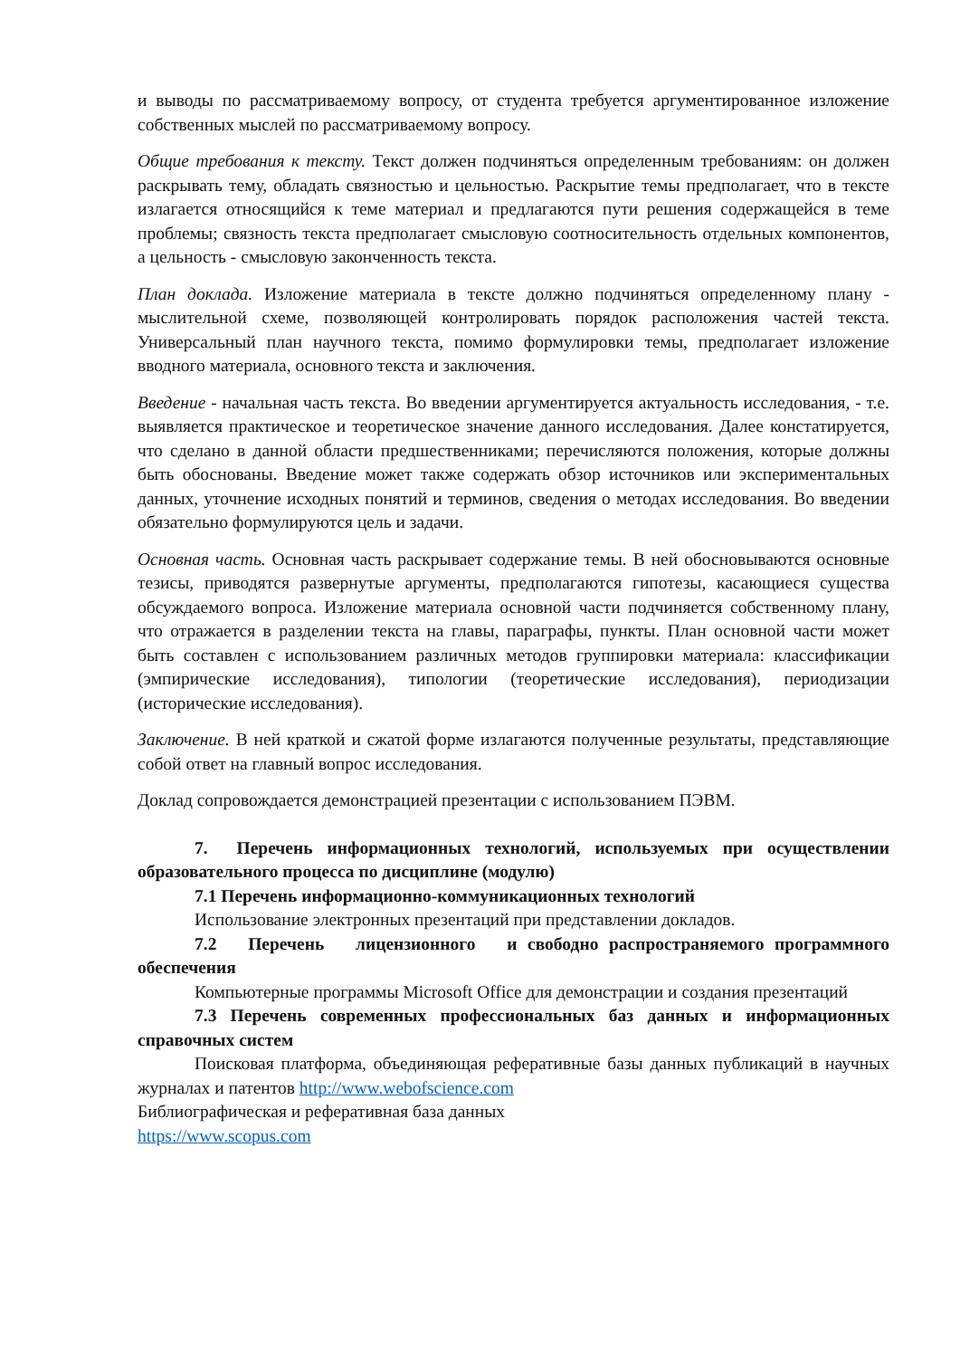и выводы по рассматриваемому вопросу, от студента требуется аргументированное изложение собственных мыслей по рассматриваемому вопросу.
Общие требования к тексту. Текст должен подчиняться определенным требованиям: он должен раскрывать тему, обладать связностью и цельностью. Раскрытие темы предполагает, что в тексте излагается относящийся к теме материал и предлагаются пути решения содержащейся в теме проблемы; связность текста предполагает смысловую соотносительность отдельных компонентов, а цельность - смысловую законченность текста.
План доклада. Изложение материала в тексте должно подчиняться определенному плану - мыслительной схеме, позволяющей контролировать порядок расположения частей текста. Универсальный план научного текста, помимо формулировки темы, предполагает изложение вводного материала, основного текста и заключения.
Введение - начальная часть текста. Во введении аргументируется актуальность исследования, - т.е. выявляется практическое и теоретическое значение данного исследования. Далее констатируется, что сделано в данной области предшественниками; перечисляются положения, которые должны быть обоснованы. Введение может также содержать обзор источников или экспериментальных данных, уточнение исходных понятий и терминов, сведения о методах исследования. Во введении обязательно формулируются цель и задачи.
Основная часть. Основная часть раскрывает содержание темы. В ней обосновываются основные тезисы, приводятся развернутые аргументы, предполагаются гипотезы, касающиеся существа обсуждаемого вопроса. Изложение материала основной части подчиняется собственному плану, что отражается в разделении текста на главы, параграфы, пункты. План основной части может быть составлен с использованием различных методов группировки материала: классификации (эмпирические исследования), типологии (теоретические исследования), периодизации (исторические исследования).
Заключение. В ней краткой и сжатой форме излагаются полученные результаты, представляющие собой ответ на главный вопрос исследования.
Доклад сопровождается демонстрацией презентации с использованием ПЭВМ.
7. Перечень информационных технологий, используемых при осуществлении образовательного процесса по дисциплине (модулю)
7.1 Перечень информационно-коммуникационных технологий
Использование электронных презентаций при представлении докладов.
7.2 Перечень лицензионного и свободно распространяемого программного обеспечения
Компьютерные программы Microsoft Office для демонстрации и создания презентаций
7.3 Перечень современных профессиональных баз данных и информационных справочных систем
Поисковая платформа, объединяющая реферативные базы данных публикаций в научных журналах и патентов http://www.webofscience.com
Библиографическая и реферативная база данных
https://www.scopus.com